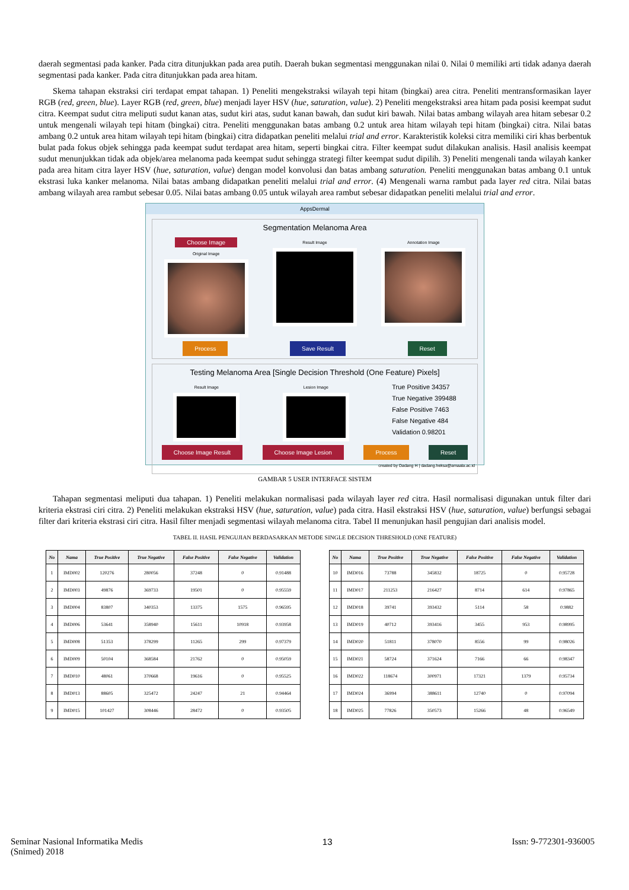daerah segmentasi pada kanker. Pada citra ditunjukkan pada area putih. Daerah bukan segmentasi menggunakan nilai 0. Nilai 0 memiliki arti tidak adanya daerah segmentasi pada kanker. Pada citra ditunjukkan pada area hitam.
Skema tahapan ekstraksi ciri terdapat empat tahapan. 1) Peneliti mengekstraksi wilayah tepi hitam (bingkai) area citra. Peneliti mentransformasikan layer RGB (red, green, blue). Layer RGB (red, green, blue) menjadi layer HSV (hue, saturation, value). 2) Peneliti mengekstraksi area hitam pada posisi keempat sudut citra. Keempat sudut citra meliputi sudut kanan atas, sudut kiri atas, sudut kanan bawah, dan sudut kiri bawah. Nilai batas ambang wilayah area hitam sebesar 0.2 untuk mengenali wilayah tepi hitam (bingkai) citra. Peneliti menggunakan batas ambang 0.2 untuk area hitam wilayah tepi hitam (bingkai) citra. Nilai batas ambang 0.2 untuk area hitam wilayah tepi hitam (bingkai) citra didapatkan peneliti melalui trial and error. Karakteristik koleksi citra memiliki ciri khas berbentuk bulat pada fokus objek sehingga pada keempat sudut terdapat area hitam, seperti bingkai citra. Filter keempat sudut dilakukan analisis. Hasil analisis keempat sudut menunjukkan tidak ada objek/area melanoma pada keempat sudut sehingga strategi filter keempat sudut dipilih. 3) Peneliti mengenali tanda wilayah kanker pada area hitam citra layer HSV (hue, saturation, value) dengan model konvolusi dan batas ambang saturation. Peneliti menggunakan batas ambang 0.1 untuk ekstrasi luka kanker melanoma. Nilai batas ambang didapatkan peneliti melalui trial and error. (4) Mengenali warna rambut pada layer red citra. Nilai batas ambang wilayah area rambut sebesar 0.05. Nilai batas ambang 0.05 untuk wilayah area rambut sebesar didapatkan peneliti melalui trial and error.
AppsDermal
Segmentation Melanoma Area
Choose Image
Original Image
Result Image Annotation Image
Process Save Result Reset
Testing Melanoma Area [Single Decision Threshold (One Feature) Pixels]
Result Image Lesion Image
True Positive 34357
True Negative 399488
False Positive 7463
False Negative 484
Validation 0.98201
Choose Image Result Choose Image Lesion Process Reset
created by Dadang H | dadang.heksa@amaala.ac.id
GAMBAR 5 USER INTERFACE SISTEM
Tahapan segmentasi meliputi dua tahapan. 1) Peneliti melakukan normalisasi pada wilayah layer red citra. Hasil normalisasi digunakan untuk filter dari kriteria ekstrasi ciri citra. 2) Peneliti melakukan ekstraksi HSV (hue, saturation, value) pada citra. Hasil ekstraksi HSV (hue, saturation, value) berfungsi sebagai filter dari kriteria ekstrasi ciri citra. Hasil filter menjadi segmentasi wilayah melanoma citra. Tabel II menunjukan hasil pengujian dari analisis model.
TABEL II. HASIL PENGUJIAN BERDASARKAN METODE SINGLE DECISION THRESHOLD (ONE FEATURE)
| No | Nama | True Positive | True Negative | False Positive | False Negative | Validation |
| --- | --- | --- | --- | --- | --- | --- |
| 1 | IMD002 | 120276 | 280056 | 37248 | 0 | 0.91488 |
| 2 | IMD003 | 49876 | 369733 | 19501 | 0 | 0.95559 |
| 3 | IMD004 | 83807 | 340353 | 13375 | 1575 | 0.96595 |
| 4 | IMD006 | 53641 | 358940 | 15611 | 10918 | 0.93958 |
| 5 | IMD008 | 51353 | 378299 | 11265 | 299 | 0.97379 |
| 6 | IMD009 | 50104 | 368584 | 21762 | 0 | 0.95059 |
| 7 | IMD010 | 48061 | 370668 | 19616 | 0 | 0.95525 |
| 8 | IMD013 | 88605 | 325472 | 24247 | 21 | 0.94464 |
| 9 | IMD015 | 101427 | 308446 | 28472 | 0 | 0.93505 |
| No | Nama | True Positive | True Negative | False Positive | False Negative | Validation |
| --- | --- | --- | --- | --- | --- | --- |
| 10 | IMD016 | 73788 | 345832 | 18725 | 0 | 0.95728 |
| 11 | IMD017 | 211253 | 216427 | 8714 | 614 | 0.97865 |
| 12 | IMD018 | 39741 | 393432 | 5114 | 58 | 0.9882 |
| 13 | IMD019 | 40712 | 393416 | 3455 | 953 | 0.98995 |
| 14 | IMD020 | 51811 | 378070 | 8556 | 99 | 0.98026 |
| 15 | IMD021 | 58724 | 371624 | 7166 | 66 | 0.98347 |
| 16 | IMD022 | 118674 | 300971 | 17321 | 1379 | 0.95734 |
| 17 | IMD024 | 36994 | 388611 | 12740 | 0 | 0.97094 |
| 18 | IMD025 | 77826 | 350573 | 15266 | 48 | 0.96549 |
Seminar Nasional Informatika Medis
(Snimed) 2018
13 Issn: 9-772301-936005